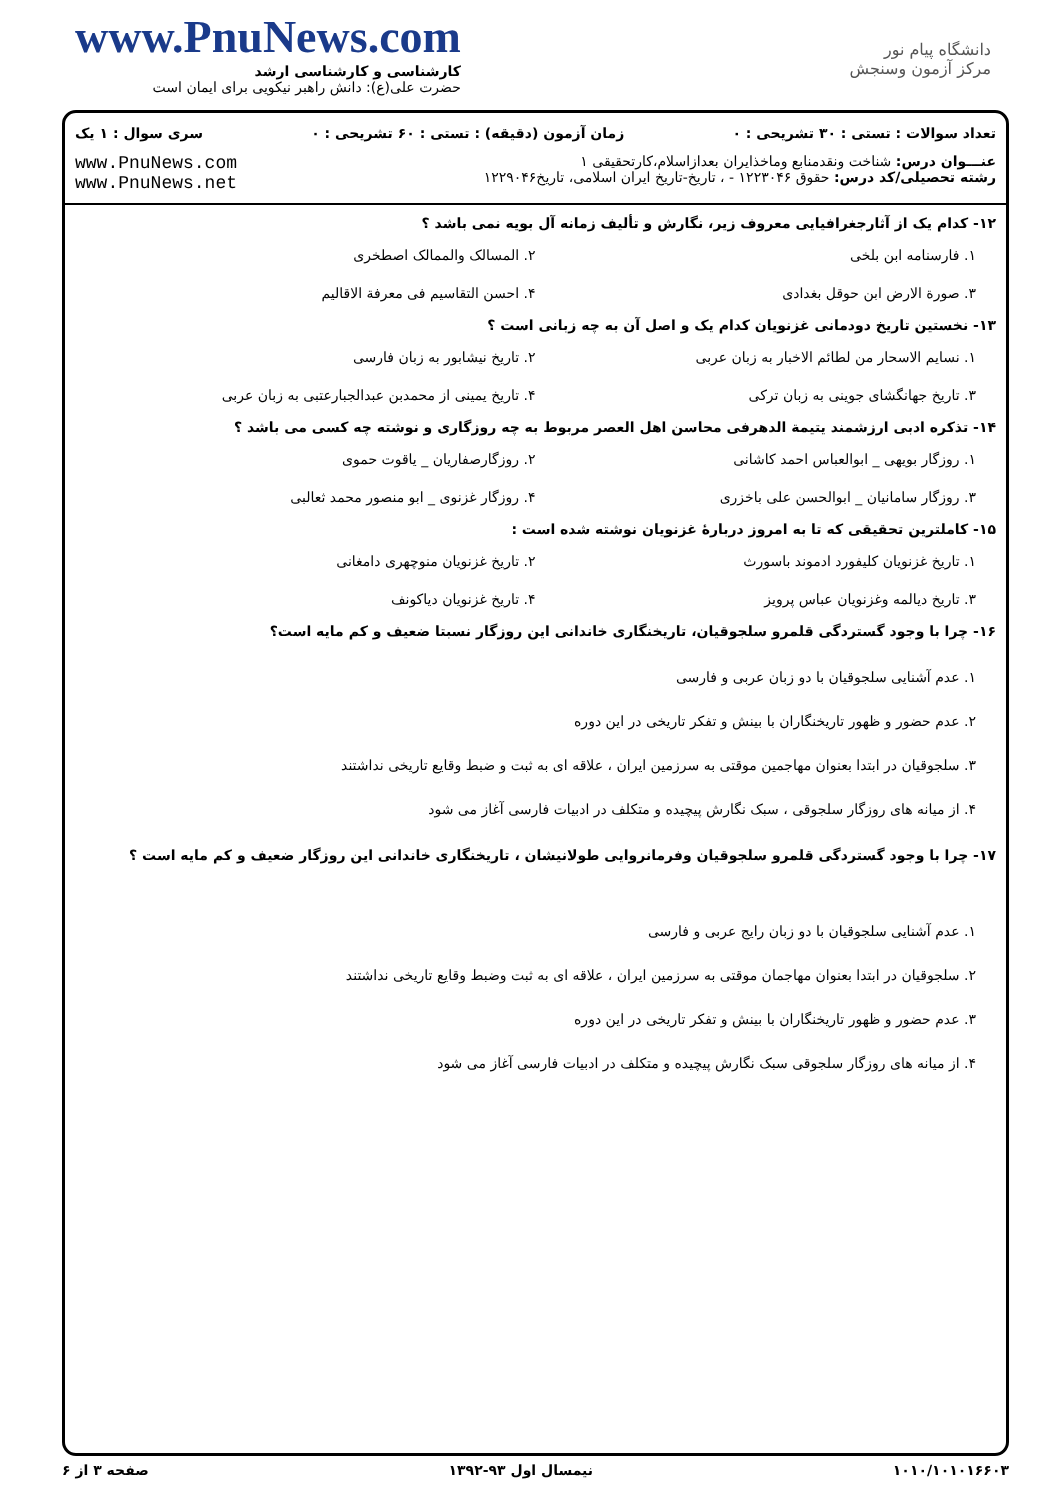www.PnuNews.com
کارشناسی و کارشناسی ارشد
حضرت علی(ع): دانش راهبر نیکویی برای ایمان است
دانشگاه پیام نور
مرکز آزمون وسنجش
تعداد سوالات : تستی : ۳۰ تشریحی : ۰ زمان آزمون (دقیقه) : تستی : ۶۰ تشریحی : ۰ سری سوال : ۱ یک
عنـــوان درس: شناخت ونقدمنابع وماخذایران بعداز‌اسلام،کارتحقیقی ۱
رشته تحصیلی/کد درس: حقوق ۱۲۲۳۰۴۶ - ، تاریخ-تاریخ ایران اسلامی، تاریخ۱۲۲۹۰۴۶
www.PnuNews.com
www.PnuNews.net
۱۲- کدام یک از آثارجغرافیایی معروف زیر، نگارش و تألیف زمانه آل بویه نمی باشد ؟
۱. فارسنامه ابن بلخی ۲. المسالک والممالک اصطخری ۳. صورة الارض ابن حوقل بغدادی ۴. احسن التقاسیم فی معرفة الاقالیم
۱۳- نخستین تاریخ دودمانی غزنویان کدام یک و اصل آن به چه زبانی است ؟
۱. نسایم الاسحار من لطائم الاخبار به زبان عربی ۲. تاریخ نیشابور به زبان فارسی ۳. تاریخ جهانگشای جوینی به زبان ترکی ۴. تاریخ یمینی از محمدبن عبدالجبارعتبی به زبان عربی
۱۴- تذکره ادبی ارزشمند یتیمة الدهرفی محاسن اهل العصر مربوط به چه روزگاری و نوشته چه کسی می باشد ؟
۱. روزگار بویهی _ ابوالعباس احمد کاشانی ۲. روزگارصفاریان _ یاقوت حموی ۳. روزگار سامانیان _ ابوالحسن علی باخزری ۴. روزگار غزنوی _ ابو منصور محمد ثعالبی
۱۵- کاملترین تحقیقی که تا به امروز دربارهٔ غزنویان نوشته شده است :
۱. تاریخ غزنویان کلیفورد ادموند باسورث ۲. تاریخ غزنویان منوچهری دامغانی ۳. تاریخ دیالمه وغزنویان عباس پرویز ۴. تاریخ غزنویان دیاکونف
۱۶- چرا با وجود گستردگی قلمرو سلجوقیان، تاریخنگاری خاندانی این روزگار نسبتا ضعیف و کم مایه است؟
۱. عدم آشنایی سلجوقیان با دو زبان عربی و فارسی
۲. عدم حضور و ظهور تاریخنگاران با بینش و تفکر تاریخی در این دوره
۳. سلجوقیان در ابتدا بعنوان مهاجمین موقتی به سرزمین ایران ، علاقه ای به ثبت و ضبط وقایع تاریخی نداشتند
۴. از میانه های روزگار سلجوقی ، سبک نگارش پیچیده و متکلف در ادبیات فارسی آغاز می شود
۱۷- چرا با وجود گستردگی قلمرو سلجوقیان وفرمانروایی طولانیشان ، تاریخنگاری خاندانی این روزگار ضعیف و کم مایه است ؟
۱. عدم آشنایی سلجوقیان با دو زبان رایج عربی و فارسی
۲. سلجوقیان در ابتدا بعنوان مهاجمان موقتی به سرزمین ایران ، علاقه ای به ثبت وضبط وقایع تاریخی نداشتند
۳. عدم حضور و ظهور تاریخنگاران با بینش و تفکر تاریخی در این دوره
۴. از میانه های روزگار سلجوقی سبک نگارش پیچیده و متکلف در ادبیات فارسی آغاز می شود
۱۰۱۰/۱۰۱۰۱۶۶۰۳ نیمسال اول ۹۳-۱۳۹۲ صفحه ۳ از ۶